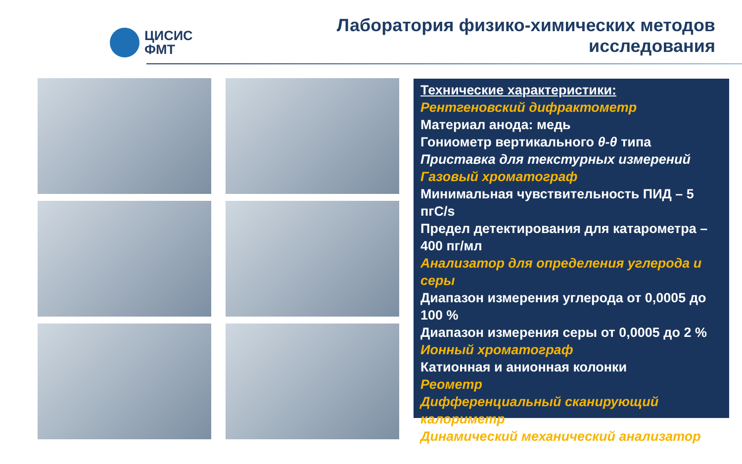ЦИСИС
ФМТ
Лаборатория физико-химических методов
исследования
Технические характеристики:
Рентгеновский дифрактометр
Материал анода: медь
Гониометр вертикального θ-θ типа
Приставка для текстурных измерений
Газовый хроматограф
Минимальная чувствительность ПИД – 5 пгС/s
Предел детектирования для катарометра – 400 пг/мл
Анализатор для определения углерода и серы
Диапазон измерения углерода от 0,0005 до 100 %
Диапазон измерения серы от 0,0005 до 2 %
Ионный хроматограф
Катионная и анионная колонки
Реометр
Дифференциальный сканирующий калориметр
Динамический механический анализатор